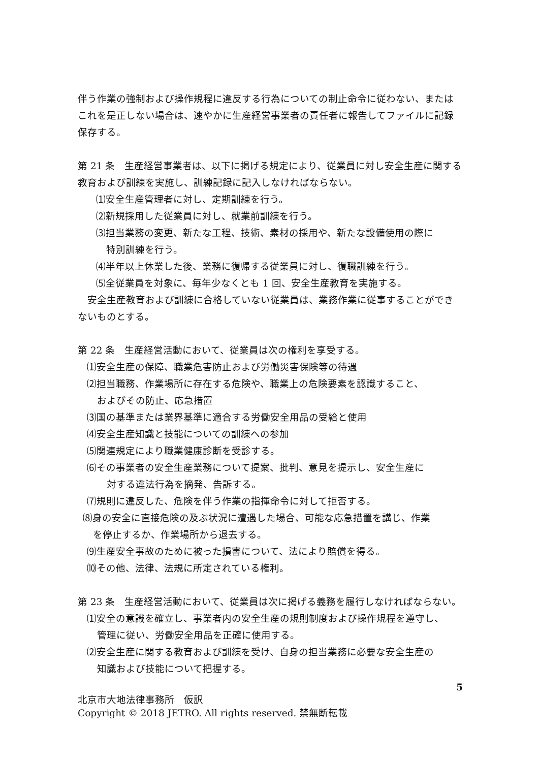伴う作業の強制および操作規程に違反する行為についての制止命令に従わない、または これを是正しない場合は、速やかに生産経営事業者の責任者に報告してファイルに記録保存する。
第 21 条　生産経営事業者は、以下に掲げる規定により、従業員に対し安全生産に関する教育および訓練を実施し、訓練記録に記入しなければならない。
⑴安全生産管理者に対し、定期訓練を行う。
⑵新規採用した従業員に対し、就業前訓練を行う。
⑶担当業務の変更、新たな工程、技術、素材の採用や、新たな設備使用の際に
特別訓練を行う。
⑷半年以上休業した後、業務に復帰する従業員に対し、復職訓練を行う。
⑸全従業員を対象に、毎年少なくとも 1 回、安全生産教育を実施する。
　安全生産教育および訓練に合格していない従業員は、業務作業に従事することができないものとする。
第 22 条　生産経営活動において、従業員は次の権利を享受する。
⑴安全生産の保障、職業危害防止および労働災害保険等の待遇
⑵担当職務、作業場所に存在する危険や、職業上の危険要素を認識すること、
およびその防止、応急措置
⑶国の基準または業界基準に適合する労働安全用品の受給と使用
⑷安全生産知識と技能についての訓練への参加
⑸関連規定により職業健康診断を受診する。
⑹その事業者の安全生産業務について提案、批判、意見を提示し、安全生産に
　対する違法行為を摘発、告訴する。
⑺規則に違反した、危険を伴う作業の指揮命令に対して拒否する。
⑻身の安全に直接危険の及ぶ状況に遭遇した場合、可能な応急措置を講じ、作業
を停止するか、作業場所から退去する。
⑼生産安全事故のために被った損害について、法により賠償を得る。
⑽その他、法律、法規に所定されている権利。
第 23 条　生産経営活動において、従業員は次に掲げる義務を履行しなければならない。
⑴安全の意識を確立し、事業者内の安全生産の規則制度および操作規程を遵守し、
管理に従い、労働安全用品を正確に使用する。
⑵安全生産に関する教育および訓練を受け、自身の担当業務に必要な安全生産の
知識および技能について把握する。
5
北京市大地法律事務所　仮訳
Copyright © 2018 JETRO. All rights reserved. 禁無断転載